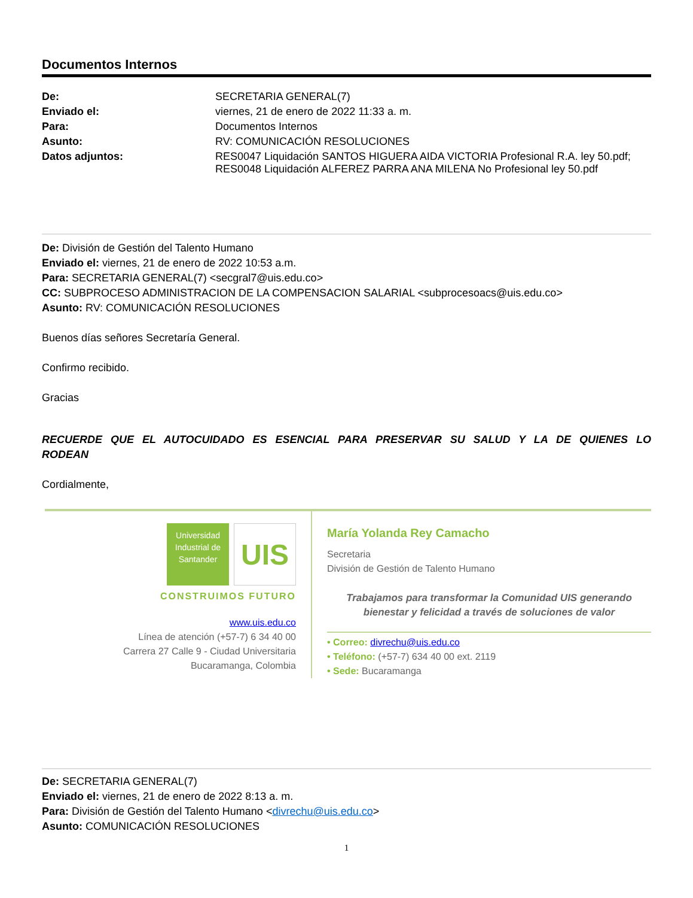Documentos Internos
| De: | SECRETARIA GENERAL(7) |
| Enviado el: | viernes, 21 de enero de 2022 11:33 a. m. |
| Para: | Documentos Internos |
| Asunto: | RV: COMUNICACIÓN RESOLUCIONES |
| Datos adjuntos: | RES0047 Liquidación SANTOS HIGUERA AIDA VICTORIA Profesional R.A. ley 50.pdf; RES0048 Liquidación ALFEREZ PARRA ANA MILENA No Profesional ley 50.pdf |
De: División de Gestión del Talento Humano
Enviado el: viernes, 21 de enero de 2022 10:53 a.m.
Para: SECRETARIA GENERAL(7) <secgral7@uis.edu.co>
CC: SUBPROCESO ADMINISTRACION DE LA COMPENSACION SALARIAL <subprocesoacs@uis.edu.co>
Asunto: RV: COMUNICACIÓN RESOLUCIONES
Buenos días señores Secretaría General.
Confirmo recibido.
Gracias
RECUERDE QUE EL AUTOCUIDADO ES ESENCIAL PARA PRESERVAR SU SALUD Y LA DE QUIENES LO RODEAN
Cordialmente,
Universidad
Industrial de
Santander
UIS
CONSTRUIMOS FUTURO
www.uis.edu.co
Línea de atención (+57-7) 6 34 40 00
Carrera 27 Calle 9 - Ciudad Universitaria
Bucaramanga, Colombia
María Yolanda Rey Camacho
Secretaria
División de Gestión de Talento Humano
Trabajamos para transformar la Comunidad UIS generando bienestar y felicidad a través de soluciones de valor
• Correo: divrechu@uis.edu.co
• Teléfono: (+57-7) 634 40 00 ext. 2119
• Sede: Bucaramanga
De: SECRETARIA GENERAL(7)
Enviado el: viernes, 21 de enero de 2022 8:13 a. m.
Para: División de Gestión del Talento Humano <divrechu@uis.edu.co>
Asunto: COMUNICACIÓN RESOLUCIONES
1